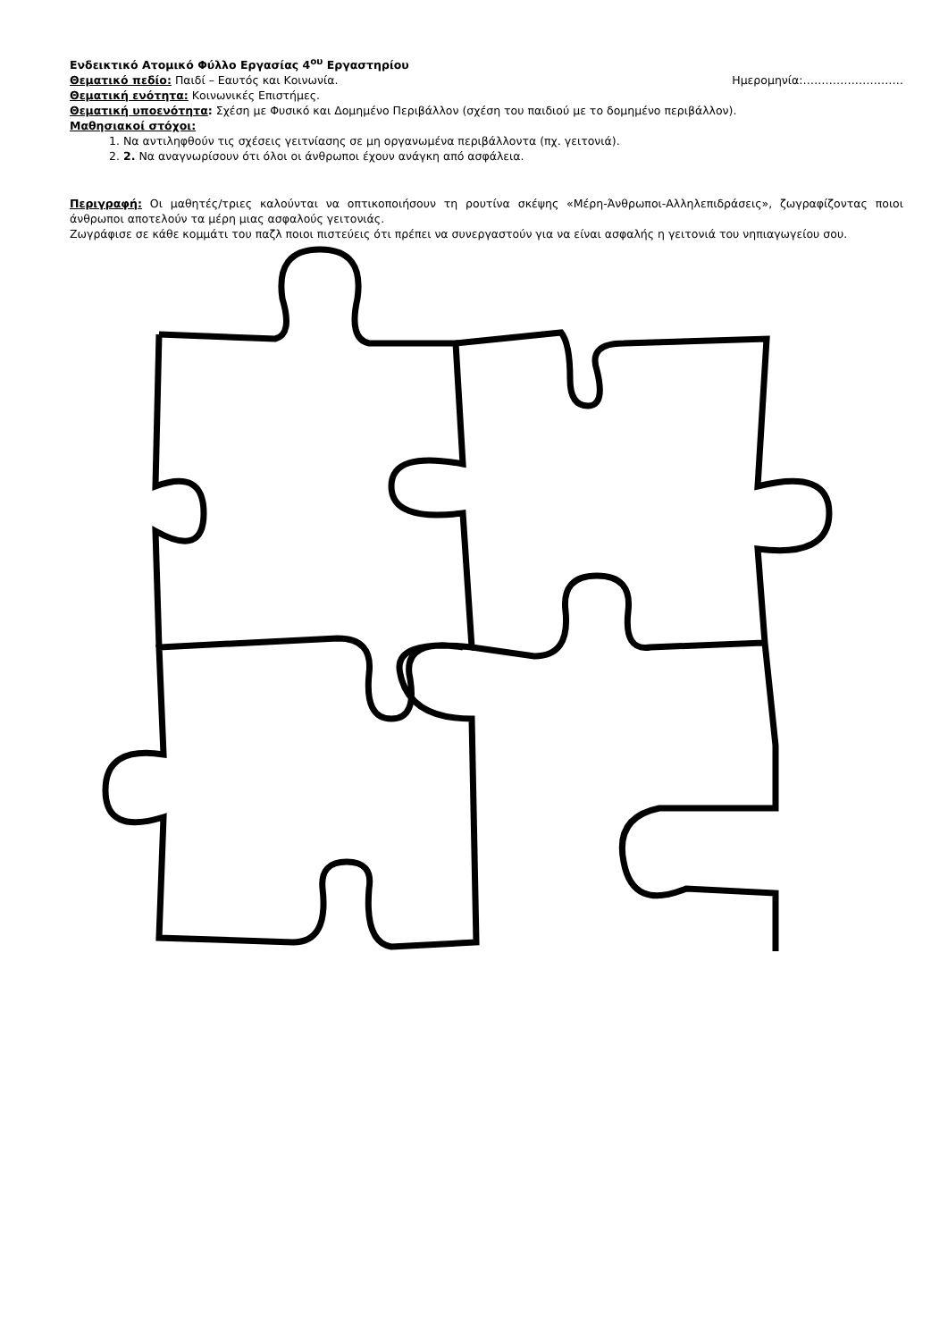Ενδεικτικό Ατομικό Φύλλο Εργασίας 4<sup>ου</sup> Εργαστηρίου
Θεματικό πεδίο: Παιδί – Εαυτός και Κοινωνία.
Ημερομηνία:………………………
Θεματική ενότητα: Κοινωνικές Επιστήμες.
Θεματική υποενότητα: Σχέση με Φυσικό και Δομημένο Περιβάλλον (σχέση του παιδιού με το δομημένο περιβάλλον).
Μαθησιακοί στόχοι:
1. Να αντιληφθούν τις σχέσεις γειτνίασης σε μη οργανωμένα περιβάλλοντα (πχ. γειτονιά).
2. 2. Να αναγνωρίσουν ότι όλοι οι άνθρωποι έχουν ανάγκη από ασφάλεια.
Περιγραφή: Οι μαθητές/τριες καλούνται να οπτικοποιήσουν τη ρουτίνα σκέψης «Μέρη-Άνθρωποι-Αλληλεπιδράσεις», ζωγραφίζοντας ποιοι άνθρωποι αποτελούν τα μέρη μιας ασφαλούς γειτονιάς.
Ζωγράφισε σε κάθε κομμάτι του παζλ ποιοι πιστεύεις ότι πρέπει να συνεργαστούν για να είναι ασφαλής η γειτονιά του νηπιαγωγείου σου.